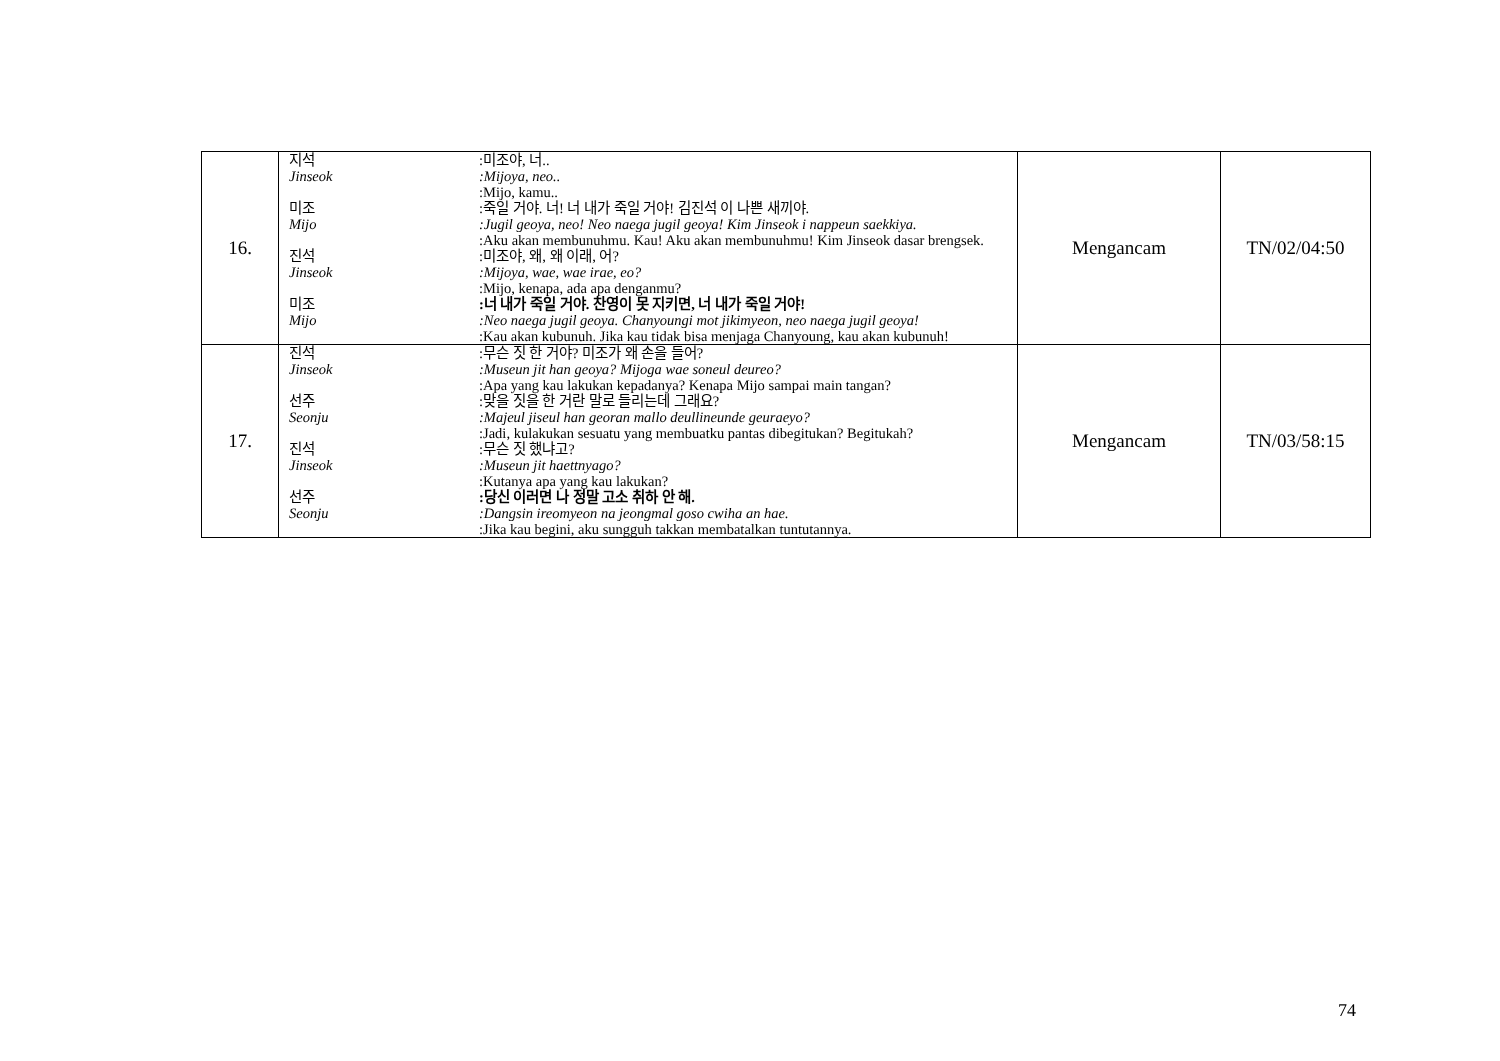| 16. | 지석 :미조야, 너.. Jinseok :Mijoya, neo.. :Mijo, kamu.. 미조 :죽일 거야. 너! 너 내가 죽일 거야! 김진석 이 나쁜 새끼야. Mijo :Jugil geoya, neo! Neo naega jugil geoya! Kim Jinseok i nappeun saekkiya. :Aku akan membunuhmu. Kau! Aku akan membunuhmu! Kim Jinseok dasar brengsek. 진석 :미조야, 왜, 왜 이래, 어? Jinseok :Mijoya, wae, wae irae, eo? :Mijo, kenapa, ada apa denganmu? 미조 :너 내가 죽일 거야. 찬영이 못 지키면, 너 내가 죽일 거야! Mijo :Neo naega jugil geoya. Chanyoungi mot jikimyeon, neo naega jugil geoya! :Kau akan kubunuh. Jika kau tidak bisa menjaga Chanyoung, kau akan kubunuh! | Mengancam | TN/02/04:50 |
| 17. | 진석 :무슨 짓 한 거야? 미조가 왜 손을 들어? Jinseok :Museun jit han geoya? Mijoga wae soneul deureo? :Apa yang kau lakukan kepadanya? Kenapa Mijo sampai main tangan? 선주 :맞을 짓을 한 거란 말로 들리는데 그래요? Seonju :Majeul jiseul han georan mallo deullineunde geuraeyo? :Jadi, kulakukan sesuatu yang membuatku pantas dibegitukan? Begitukah? 진석 :무슨 짓 했냐고? Jinseok :Museun jit haettnyago? :Kutanya apa yang kau lakukan? 선주 :당신 이러면 나 정말 고소 취하 안 해. Seonju :Dangsin ireomyeon na jeongmal goso cwiha an hae. :Jika kau begini, aku sungguh takkan membatalkan tuntutannya. | Mengancam | TN/03/58:15 |
74